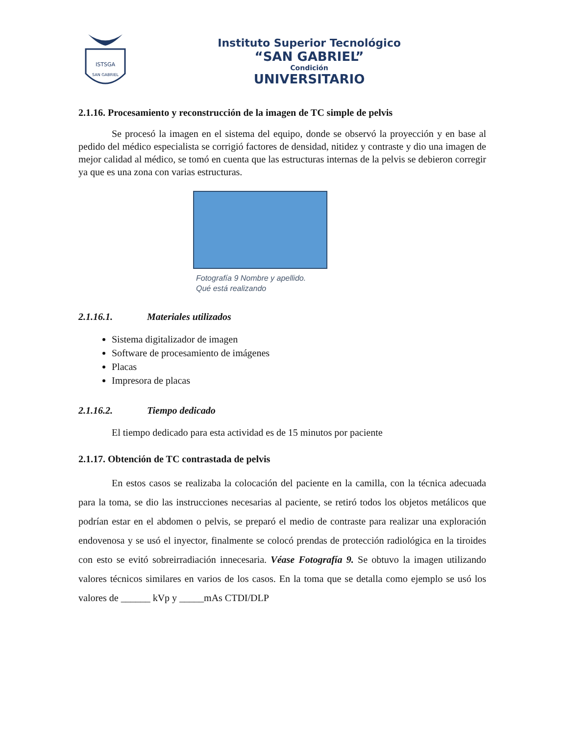ISTSGA
SAN GABRIEL
Instituto Superior Tecnológico
“SAN GABRIEL”
Condición
UNIVERSITARIO
2.1.16. Procesamiento y reconstrucción de la imagen de TC simple de pelvis
Se procesó la imagen en el sistema del equipo, donde se observó la proyección y en base al pedido del médico especialista se corrigió factores de densidad, nitidez y contraste y dio una imagen de mejor calidad al médico, se tomó en cuenta que las estructuras internas de la pelvis se debieron corregir ya que es una zona con varias estructuras.
Fotografía 9 Nombre y apellido.
Qué está realizando
2.1.16.1. Materiales utilizados
Sistema digitalizador de imagen
Software de procesamiento de imágenes
Placas
Impresora de placas
2.1.16.2. Tiempo dedicado
El tiempo dedicado para esta actividad es de 15 minutos por paciente
2.1.17. Obtención de TC contrastada de pelvis
En estos casos se realizaba la colocación del paciente en la camilla, con la técnica adecuada para la toma, se dio las instrucciones necesarias al paciente, se retiró todos los objetos metálicos que podrían estar en el abdomen o pelvis, se preparó el medio de contraste para realizar una exploración endovenosa y se usó el inyector, finalmente se colocó prendas de protección radiológica en la tiroides con esto se evitó sobreirradiación innecesaria. Véase Fotografía 9. Se obtuvo la imagen utilizando valores técnicos similares en varios de los casos. En la toma que se detalla como ejemplo se usó los valores de ______ kVp y _____mAs CTDI/DLP